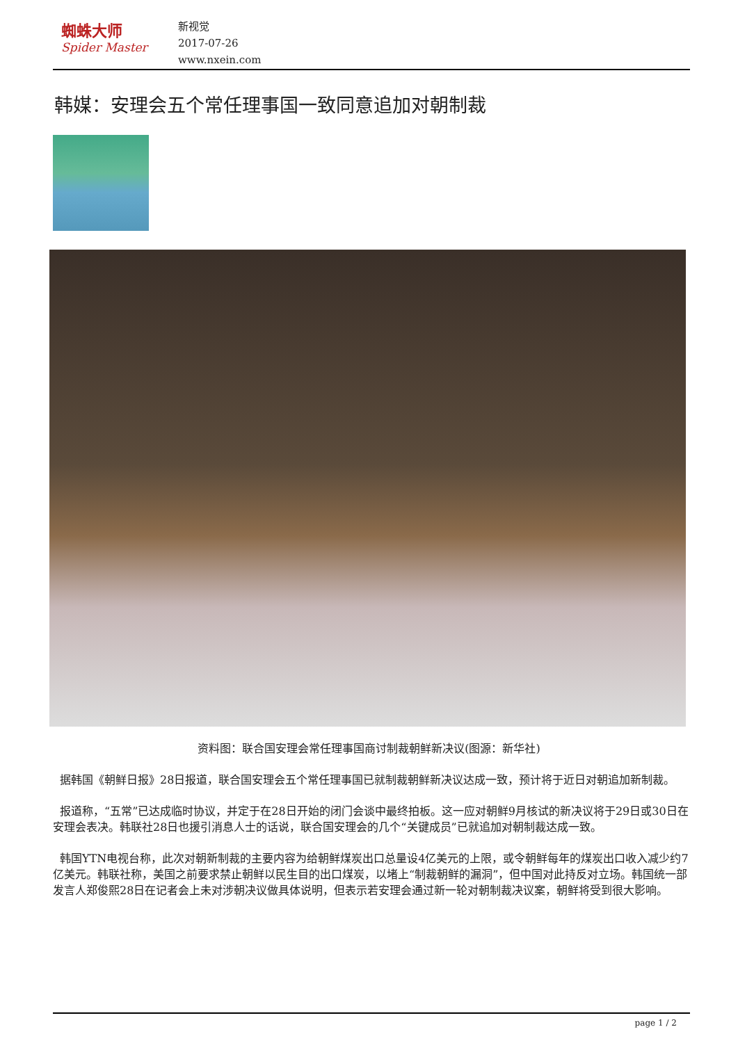蜘蛛大师
Spider Master
新视觉
2017-07-26
www.nxein.com
韩媒：安理会五个常任理事国一致同意追加对朝制裁
资料图：联合国安理会常任理事国商讨制裁朝鲜新决议(图源：新华社)
据韩国《朝鲜日报》28日报道，联合国安理会五个常任理事国已就制裁朝鲜新决议达成一致，预计将于近日对朝追加新制裁。
报道称，“五常”已达成临时协议，并定于在28日开始的闭门会谈中最终拍板。这一应对朝鲜9月核试的新决议将于29日或30日在安理会表决。韩联社28日也援引消息人士的话说，联合国安理会的几个“关键成员”已就追加对朝制裁达成一致。
韩国YTN电视台称，此次对朝新制裁的主要内容为给朝鲜煤炭出口总量设4亿美元的上限，或令朝鲜每年的煤炭出口收入减少约7亿美元。韩联社称，美国之前要求禁止朝鲜以民生目的出口煤炭，以堵上“制裁朝鲜的漏洞”，但中国对此持反对立场。韩国统一部发言人郑俊熙28日在记者会上未对涉朝决议做具体说明，但表示若安理会通过新一轮对朝制裁决议案，朝鲜将受到很大影响。
page 1 / 2